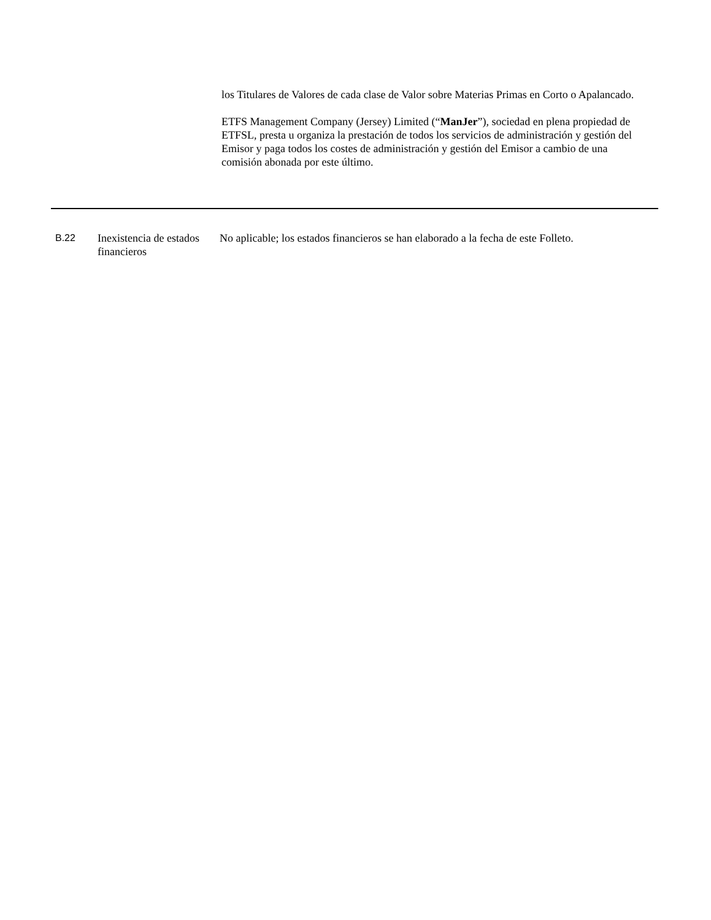los Titulares de Valores de cada clase de Valor sobre Materias Primas en Corto o Apalancado.
ETFS Management Company (Jersey) Limited (“ManJer”), sociedad en plena propiedad de ETFSL, presta u organiza la prestación de todos los servicios de administración y gestión del Emisor y paga todos los costes de administración y gestión del Emisor a cambio de una comisión abonada por este último.
| B.22 | Inexistencia de estados financieros | No aplicable; los estados financieros se han elaborado a la fecha de este Folleto. |